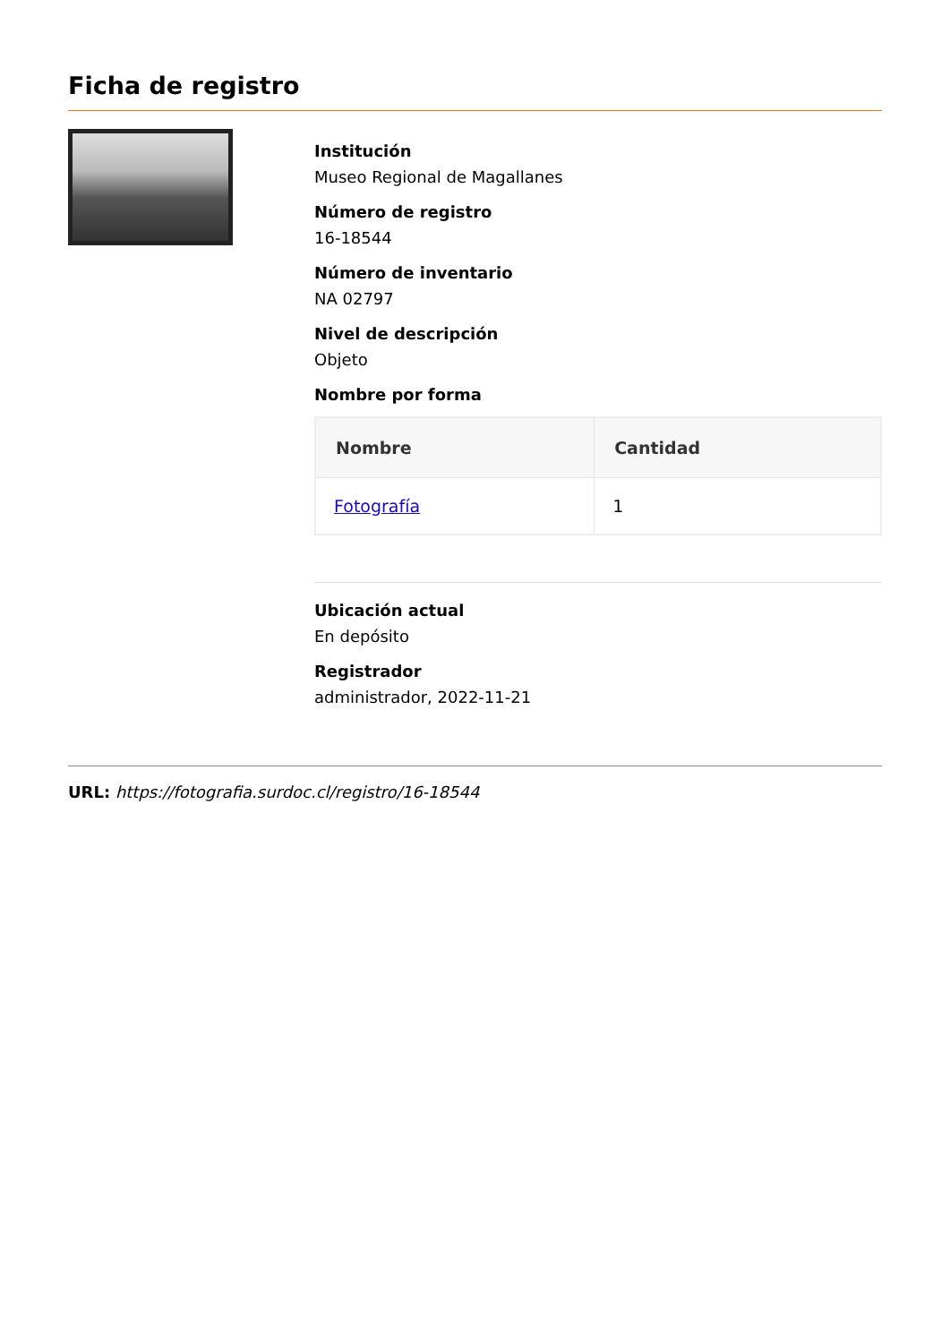Ficha de registro
Institución
Museo Regional de Magallanes
Número de registro
16-18544
Número de inventario
NA 02797
Nivel de descripción
Objeto
Nombre por forma
| Nombre | Cantidad |
| --- | --- |
| Fotografía | 1 |
Ubicación actual
En depósito
Registrador
administrador, 2022-11-21
URL: https://fotografia.surdoc.cl/registro/16-18544